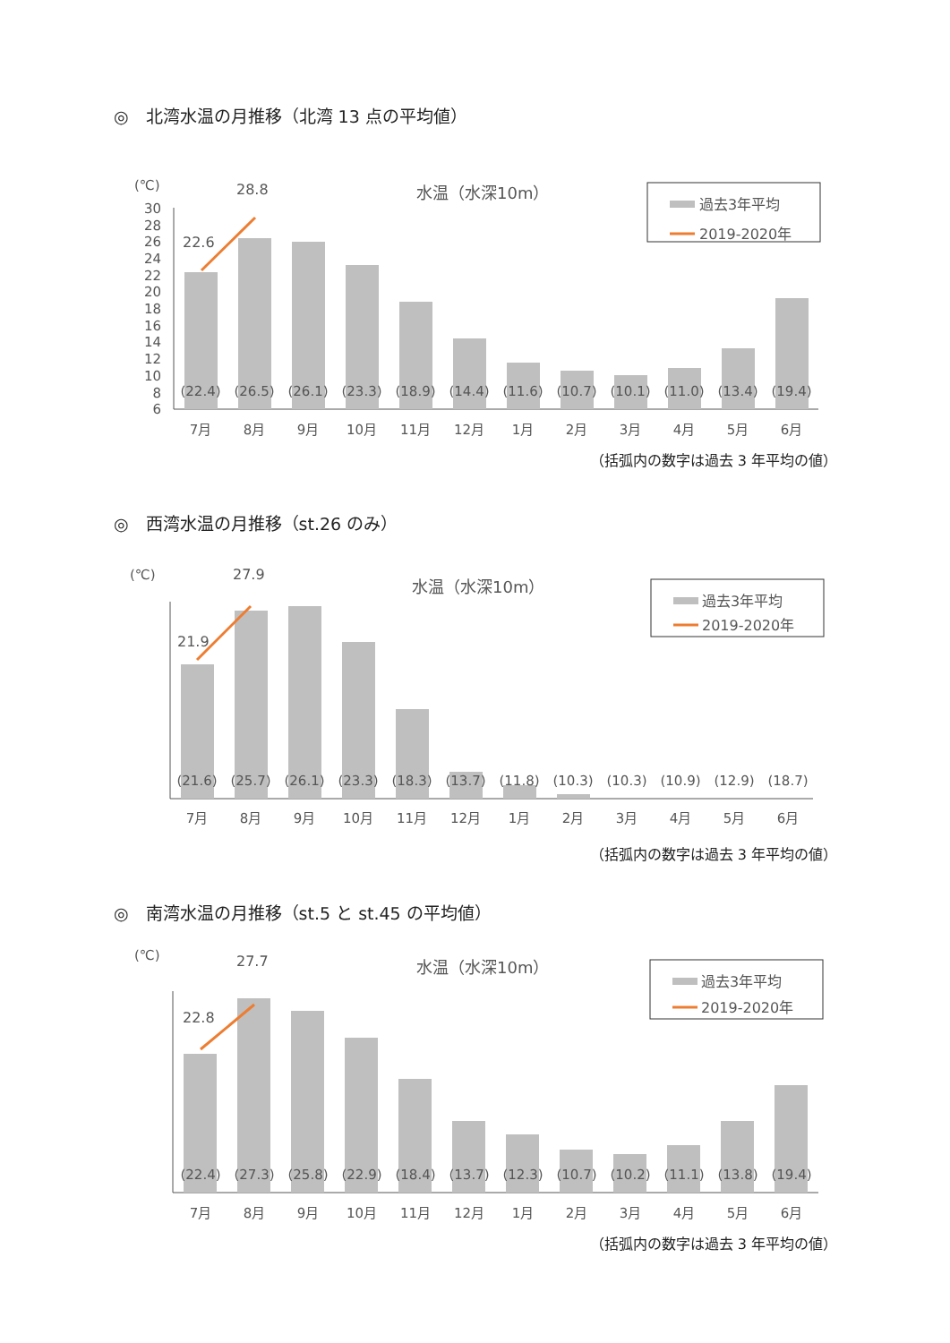◎　北湾水温の月推移（北湾 13 点の平均値）
(℃)
水温（水深10m）
過去3年平均
2019-2020年
30
28
26
24
22
20
18
16
14
12
10
8
6
22.6
28.8
(22.4)
(26.5)
(26.1)
(23.3)
(18.9)
(14.4)
(11.6)
(10.7)
(10.1)
(11.0)
(13.4)
(19.4)
7月
8月
9月
10月
11月
12月
1月
2月
3月
4月
5月
6月
（括弧内の数字は過去 3 年平均の値）
◎　西湾水温の月推移（st.26 のみ）
(℃)
27.9
水温（水深10m）
過去3年平均
2019-2020年
21.9
(21.6)
(25.7)
(26.1)
(23.3)
(18.3)
(13.7)
(11.8)
(10.3)
(10.3)
(10.9)
(12.9)
(18.7)
7月
8月
9月
10月
11月
12月
1月
2月
3月
4月
5月
6月
（括弧内の数字は過去 3 年平均の値）
◎　南湾水温の月推移（st.5 と st.45 の平均値）
(℃)
27.7
水温（水深10m）
過去3年平均
2019-2020年
22.8
(22.4)
(27.3)
(25.8)
(22.9)
(18.4)
(13.7)
(12.3)
(10.7)
(10.2)
(11.1)
(13.8)
(19.4)
7月
8月
9月
10月
11月
12月
1月
2月
3月
4月
5月
6月
（括弧内の数字は過去 3 年平均の値）